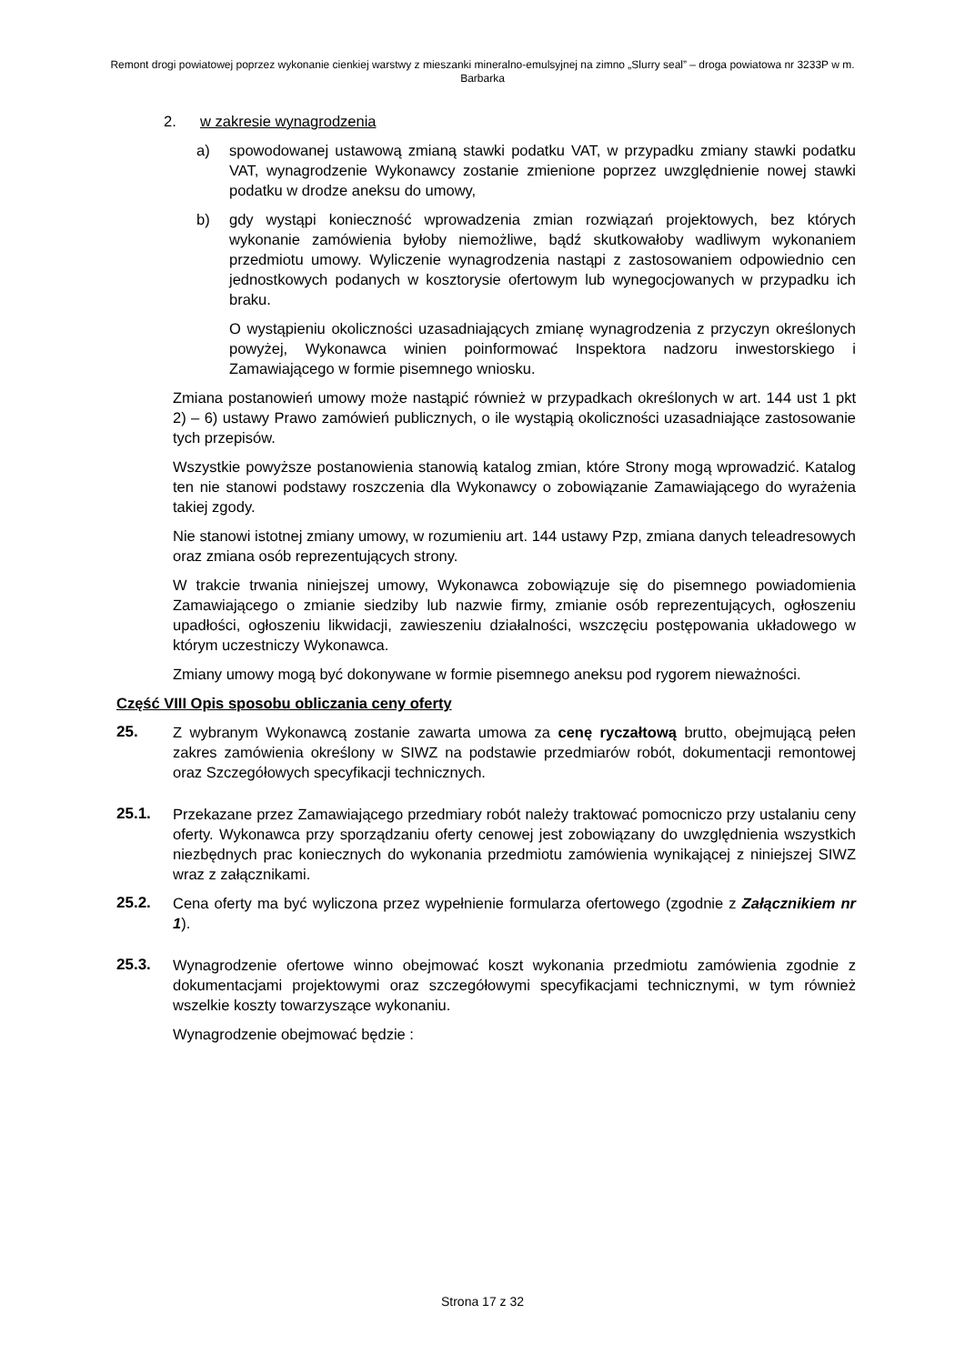Remont drogi powiatowej poprzez wykonanie cienkiej warstwy z mieszanki mineralno-emulsyjnej na zimno „Slurry seal” – droga powiatowa nr 3233P w m. Barbarka
2. w zakresie wynagrodzenia
a) spowodowanej ustawową zmianą stawki podatku VAT, w przypadku zmiany stawki podatku VAT, wynagrodzenie Wykonawcy zostanie zmienione poprzez uwzględnienie nowej stawki podatku w drodze aneksu do umowy,
b) gdy wystąpi konieczność wprowadzenia zmian rozwiązań projektowych, bez których wykonanie zamówienia byłoby niemożliwe, bądź skutkowałoby wadliwym wykonaniem przedmiotu umowy. Wyliczenie wynagrodzenia nastąpi z zastosowaniem odpowiednio cen jednostkowych podanych w kosztorysie ofertowym lub wynegocjowanych w przypadku ich braku.
O wystąpieniu okoliczności uzasadniających zmianę wynagrodzenia z przyczyn określonych powyżej, Wykonawca winien poinformować Inspektora nadzoru inwestorskiego i Zamawiającego w formie pisemnego wniosku.
Zmiana postanowień umowy może nastąpić również w przypadkach określonych w art. 144 ust 1 pkt 2) – 6) ustawy Prawo zamówień publicznych, o ile wystąpią okoliczności uzasadniające zastosowanie tych przepisów.
Wszystkie powyższe postanowienia stanowią katalog zmian, które Strony mogą wprowadzić. Katalog ten nie stanowi podstawy roszczenia dla Wykonawcy o zobowiązanie Zamawiającego do wyrażenia takiej zgody.
Nie stanowi istotnej zmiany umowy, w rozumieniu art. 144 ustawy Pzp, zmiana danych teleadresowych oraz zmiana osób reprezentujących strony.
W trakcie trwania niniejszej umowy, Wykonawca zobowiązuje się do pisemnego powiadomienia Zamawiającego o zmianie siedziby lub nazwie firmy, zmianie osób reprezentujących, ogłoszeniu upadłości, ogłoszeniu likwidacji, zawieszeniu działalności, wszczęciu postępowania układowego w którym uczestniczy Wykonawca.
Zmiany umowy mogą być dokonywane w formie pisemnego aneksu pod rygorem nieważności.
Część VIII Opis sposobu obliczania ceny oferty
25. Z wybranym Wykonawcą zostanie zawarta umowa za cenę ryczałtową brutto, obejmującą pełen zakres zamówienia określony w SIWZ na podstawie przedmiarów robót, dokumentacji remontowej oraz Szczegółowych specyfikacji technicznych.
25.1. Przekazane przez Zamawiającego przedmiary robót należy traktować pomocniczo przy ustalaniu ceny oferty. Wykonawca przy sporządzaniu oferty cenowej jest zobowiązany do uwzględnienia wszystkich niezbędnych prac koniecznych do wykonania przedmiotu zamówienia wynikającej z niniejszej SIWZ wraz z załącznikami.
25.2. Cena oferty ma być wyliczona przez wypełnienie formularza ofertowego (zgodnie z Załącznikiem nr 1).
25.3. Wynagrodzenie ofertowe winno obejmować koszt wykonania przedmiotu zamówienia zgodnie z dokumentacjami projektowymi oraz szczegółowymi specyfikacjami technicznymi, w tym również wszelkie koszty towarzyszące wykonaniu.
Wynagrodzenie obejmować będzie :
Strona 17 z 32